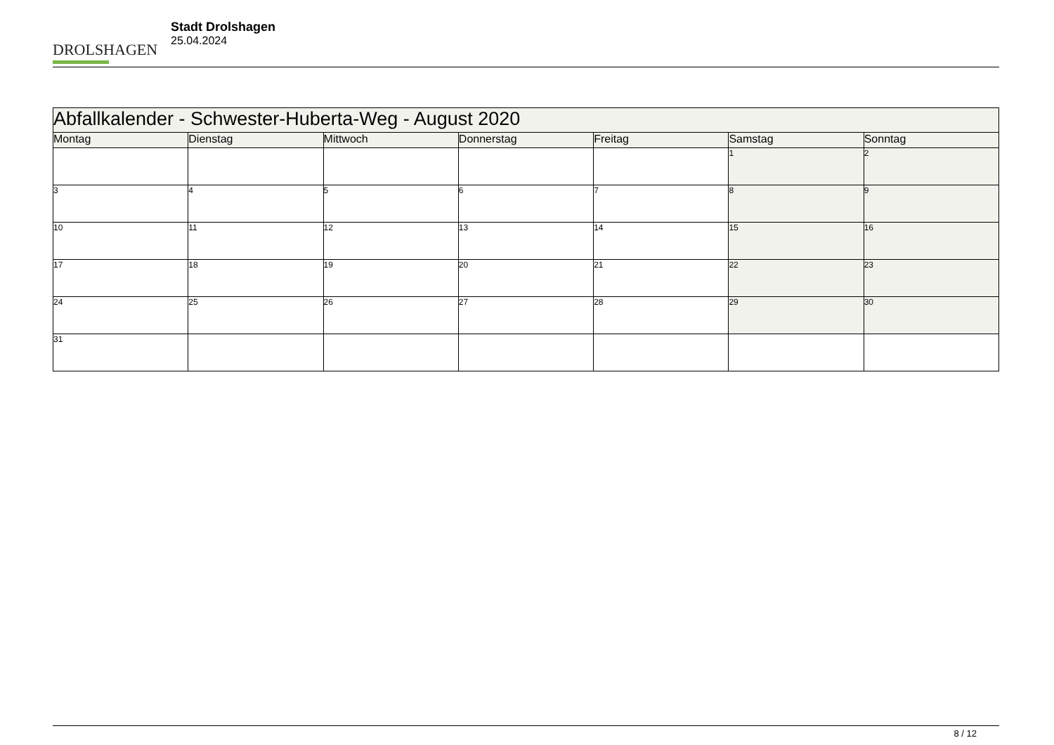DROLSHAGEN
Stadt Drolshagen
25.04.2024
| Abfallkalender - Schwester-Huberta-Weg - August 2020 | | | | | | |
| --- | --- | --- | --- | --- | --- | --- |
| Montag | Dienstag | Mittwoch | Donnerstag | Freitag | Samstag | Sonntag |
| | | | | | 1 | 2 |
| 3 | 4 | 5 | 6 | 7 | 8 | 9 |
| 10 | 11 | 12 | 13 | 14 | 15 | 16 |
| 17 | 18 | 19 | 20 | 21 | 22 | 23 |
| 24 | 25 | 26 | 27 | 28 | 29 | 30 |
| 31 | | | | | | |
8 / 12